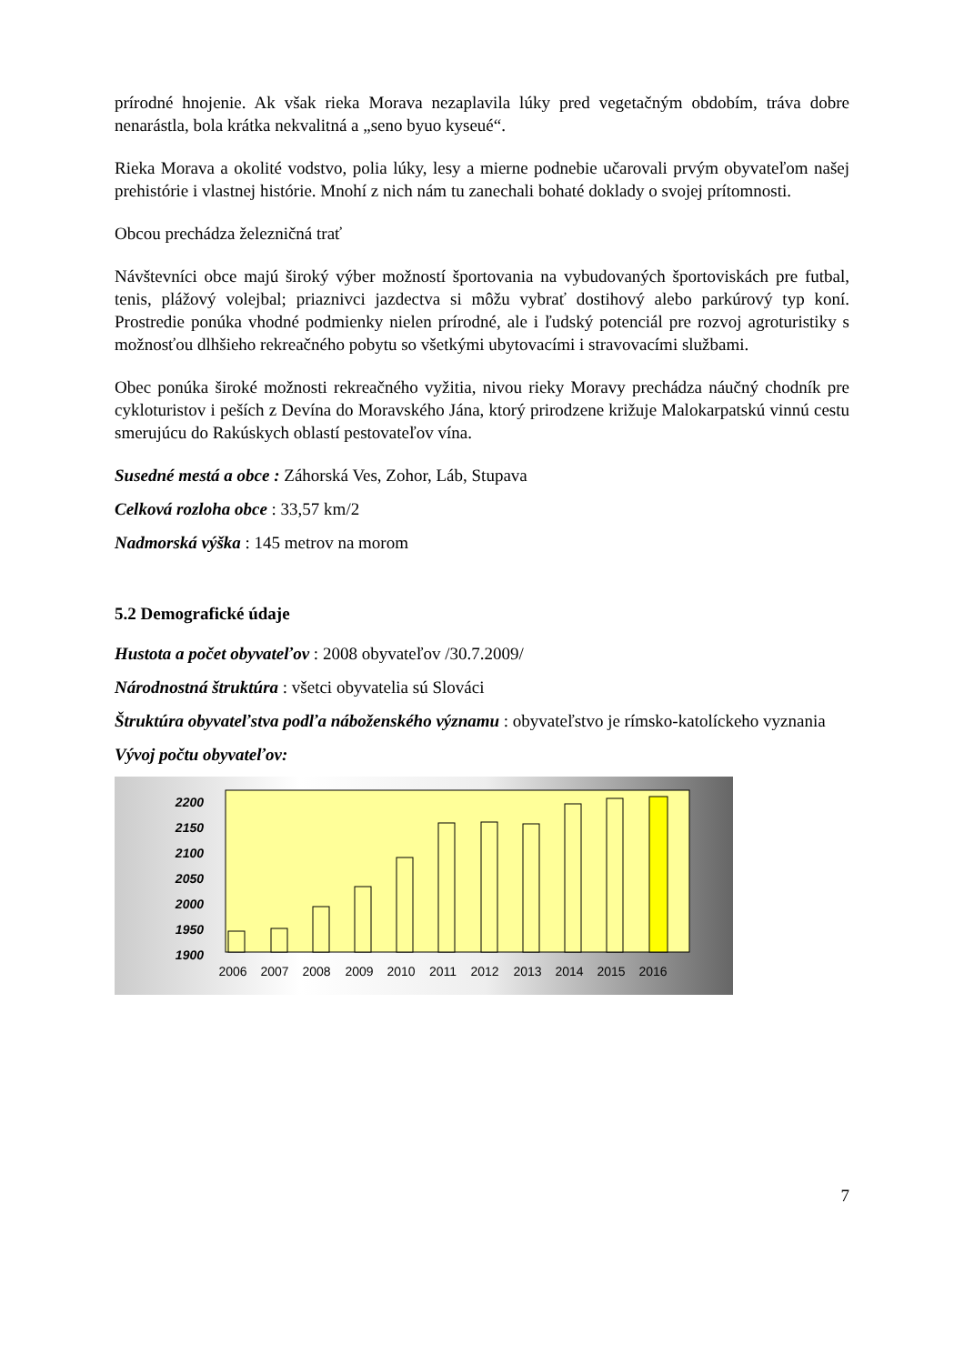prírodné hnojenie. Ak však rieka Morava nezaplavila lúky pred vegetačným obdobím, tráva dobre nenarástla, bola krátka nekvalitná a „seno byuo kyseué“.
Rieka Morava a okolité vodstvo, polia lúky, lesy a mierne podnebie učarovali prvým obyvateľom našej prehistórie i vlastnej histórie. Mnohí z nich nám tu zanechali bohaté doklady o svojej prítomnosti.
Obcou prechádza železničná trať
Návštevníci obce majú široký výber možností športovania na vybudovaných športoviskách pre futbal, tenis, plážový volejbal; priaznivci jazdectva si môžu vybrať dostihový alebo parkúrový typ koní. Prostredie ponúka vhodné podmienky nielen prírodné, ale i ľudský potenciál pre rozvoj agroturistiky s možnosťou dlhšieho rekreačného pobytu so všetkými ubytovacími i stravovacími službami.
Obec ponúka široké možnosti rekreačného vyžitia, nivou rieky Moravy prechádza náučný chodník pre cykloturistov i peších z Devína do Moravského Jána, ktorý prirodzene križuje Malokarpatskú vinnú cestu smerujúcu do Rakúskych oblastí pestovateľov vína.
Susedné mestá a obce : Záhorská Ves, Zohor, Láb, Stupava
Celková rozloha obce : 33,57 km/2
Nadmorská výška : 145 metrov na morom
5.2 Demografické údaje
Hustota a počet obyvateľov : 2008 obyvateľov /30.7.2009/
Národnostná štruktúra : všetci obyvatelia sú Slováci
Štruktúra obyvateľstva podľa náboženského významu : obyvateľstvo je rímsko-katolíckeho vyznania
Vývoj počtu obyvateľov:
2200
2150
2100
2050
2000
1950
1900
2006
2007
2008
2009
2010
2011
2012
2013
2014
2015
2016
7